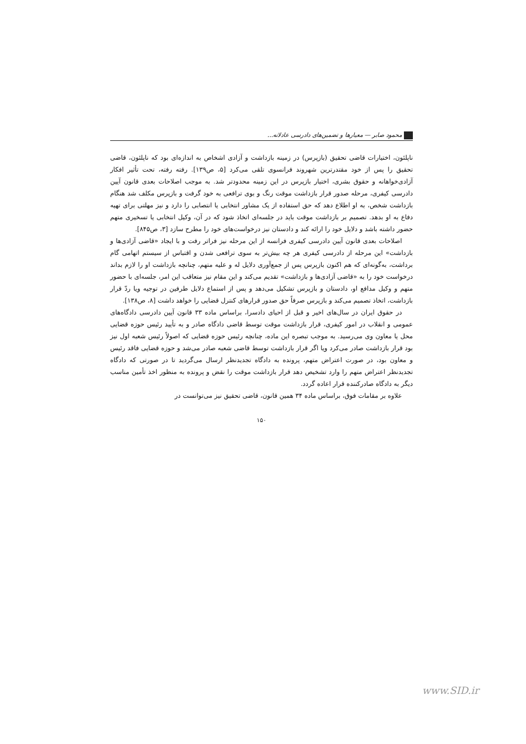محمود صابر — معیارها و تضمین‌های دادرسی عادلانه...
ناپلئون، اختیارات قاضی تحقیق (بازپرس) در زمینه بازداشت و آزادی اشخاص به اندازه‌ای بود که ناپلئون، قاضی تحقیق را پس از خود مقتدرترین شهروند فرانسوی تلقی می‌کرد [۵، ص۱۳۹]. رفته رفته، تحت تأثیر افکار آزادی‌خواهانه و حقوق بشری، اختیار بازپرس در این زمینه محدودتر شد. به موجب اصلاحات بعدی قانون آیین دادرسی کیفری، مرحله صدور قرار بازداشت موقت رنگ و بوی ترافعی به خود گرفت و بازپرس مکلف شد هنگام بازداشت شخص، به او اطلاع دهد که حق استفاده از یک مشاور انتخابی یا انتصابی را دارد و نیز مهلتی برای تهیه دفاع به او بدهد. تصمیم بر بازداشت موقت باید در جلسه‌ای اتخاذ شود که در آن، وکیل انتخابی یا تسخیری متهم حضور داشته باشد و دلایل خود را ارائه کند و دادستان نیز درخواست‌های خود را مطرح سازد [۳، ص۸۴۵].
اصلاحات بعدی قانون آیین دادرسی کیفری فرانسه از این مرحله نیز فراتر رفت و با ایجاد «قاضی آزادی‌ها و بازداشت» این مرحله از دادرسی کیفری هر چه بیش‌تر به سوی ترافعی شدن و اقتباس از سیستم اتهامی گام برداشت، به‌گونه‌ای که هم اکنون بازپرس پس از جمع‌آوری دلایل له و علیه متهم، چنانچه بازداشت او را لازم بداند درخواست خود را به «قاضی آزادی‌ها و بازداشت» تقدیم می‌کند و این مقام نیز متعاقب این امر، جلسه‌ای با حضور متهم و وکیل مدافع او، دادستان و بازپرس تشکیل می‌دهد و پس از استماع دلایل طرفین در توجیه ویا ردّ قرار بازداشت، اتخاذ تصمیم می‌کند و بازپرس صرفاً حق صدور قرارهای کنترل قضایی را خواهد داشت [۸، ص۱۳۸].
در حقوق ایران در سال‌های اخیر و قبل از احیای دادسرا، براساس ماده ۳۳ قانون آیین دادرسی دادگاه‌های عمومی و انقلاب در امور کیفری، قرار بازداشت موقت توسط قاضی دادگاه صادر و به تأیید رئیس حوزه قضایی محل یا معاون وی می‌رسید. به موجب تبصره این ماده، چنانچه رئیس حوزه قضایی که اصولاً رئیس شعبه اول نیز بود قرار بازداشت صادر می‌کرد ویا اگر قرار بازداشت توسط قاضی شعبه صادر می‌شد و حوزه قضایی فاقد رئیس و معاون بود، در صورت اعتراض متهم، پرونده به دادگاه تجدیدنظر ارسال می‌گردید تا در صورتی که دادگاه تجدیدنظر اعتراض متهم را وارد تشخیص دهد قرار بازداشت موقت را نقض و پرونده به منظور اخذ تأمین مناسب دیگر به دادگاه صادرکننده قرار اعاده گردد.
علاوه بر مقامات فوق، براساس ماده ۳۴ همین قانون، قاضی تحقیق نیز می‌توانست در
۱۵۰
www.SID.ir